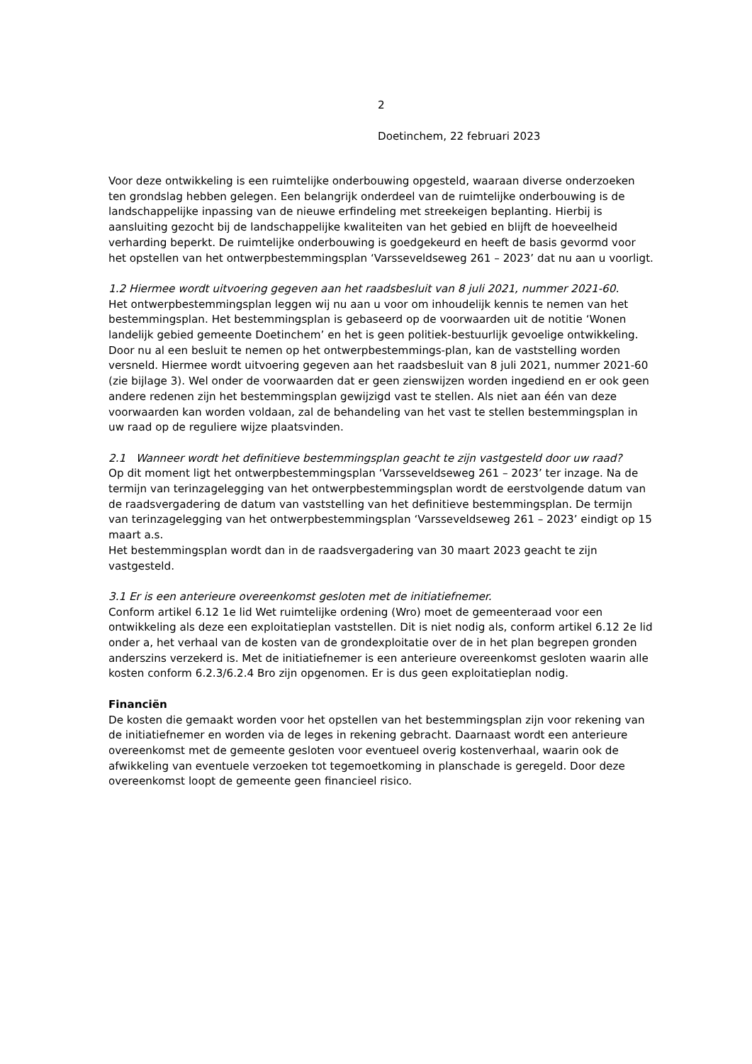2
Doetinchem, 22 februari 2023
Voor deze ontwikkeling is een ruimtelijke onderbouwing opgesteld, waaraan diverse onderzoeken ten grondslag hebben gelegen. Een belangrijk onderdeel van de ruimtelijke onderbouwing is de landschappelijke inpassing van de nieuwe erfindeling met streekeigen beplanting. Hierbij is aansluiting gezocht bij de landschappelijke kwaliteiten van het gebied en blijft de hoeveelheid verharding beperkt. De ruimtelijke onderbouwing is goedgekeurd en heeft de basis gevormd voor het opstellen van het ontwerpbestemmingsplan ‘Varsseveldseweg 261 – 2023’ dat nu aan u voorligt.
1.2 Hiermee wordt uitvoering gegeven aan het raadsbesluit van 8 juli 2021, nummer 2021-60.
Het ontwerpbestemmingsplan leggen wij nu aan u voor om inhoudelijk kennis te nemen van het bestemmingsplan. Het bestemmingsplan is gebaseerd op de voorwaarden uit de notitie ‘Wonen landelijk gebied gemeente Doetinchem’ en het is geen politiek-bestuurlijk gevoelige ontwikkeling. Door nu al een besluit te nemen op het ontwerpbestemmings-plan, kan de vaststelling worden versneld. Hiermee wordt uitvoering gegeven aan het raadsbesluit van 8 juli 2021, nummer 2021-60 (zie bijlage 3). Wel onder de voorwaarden dat er geen zienswijzen worden ingediend en er ook geen andere redenen zijn het bestemmingsplan gewijzigd vast te stellen. Als niet aan één van deze voorwaarden kan worden voldaan, zal de behandeling van het vast te stellen bestemmingsplan in uw raad op de reguliere wijze plaatsvinden.
2.1 Wanneer wordt het definitieve bestemmingsplan geacht te zijn vastgesteld door uw raad?
Op dit moment ligt het ontwerpbestemmingsplan ‘Varsseveldseweg 261 – 2023’ ter inzage. Na de termijn van terinzagelegging van het ontwerpbestemmingsplan wordt de eerstvolgende datum van de raadsvergadering de datum van vaststelling van het definitieve bestemmingsplan. De termijn van terinzagelegging van het ontwerpbestemmingsplan ‘Varsseveldseweg 261 – 2023’ eindigt op 15 maart a.s.
Het bestemmingsplan wordt dan in de raadsvergadering van 30 maart 2023 geacht te zijn vastgesteld.
3.1 Er is een anterieure overeenkomst gesloten met de initiatiefnemer.
Conform artikel 6.12 1e lid Wet ruimtelijke ordening (Wro) moet de gemeenteraad voor een ontwikkeling als deze een exploitatieplan vaststellen. Dit is niet nodig als, conform artikel 6.12 2e lid onder a, het verhaal van de kosten van de grondexploitatie over de in het plan begrepen gronden anderszins verzekerd is. Met de initiatiefnemer is een anterieure overeenkomst gesloten waarin alle kosten conform 6.2.3/6.2.4 Bro zijn opgenomen. Er is dus geen exploitatieplan nodig.
Financiën
De kosten die gemaakt worden voor het opstellen van het bestemmingsplan zijn voor rekening van de initiatiefnemer en worden via de leges in rekening gebracht. Daarnaast wordt een anterieure overeenkomst met de gemeente gesloten voor eventueel overig kostenverhaal, waarin ook de afwikkeling van eventuele verzoeken tot tegemoetkoming in planschade is geregeld. Door deze overeenkomst loopt de gemeente geen financieel risico.